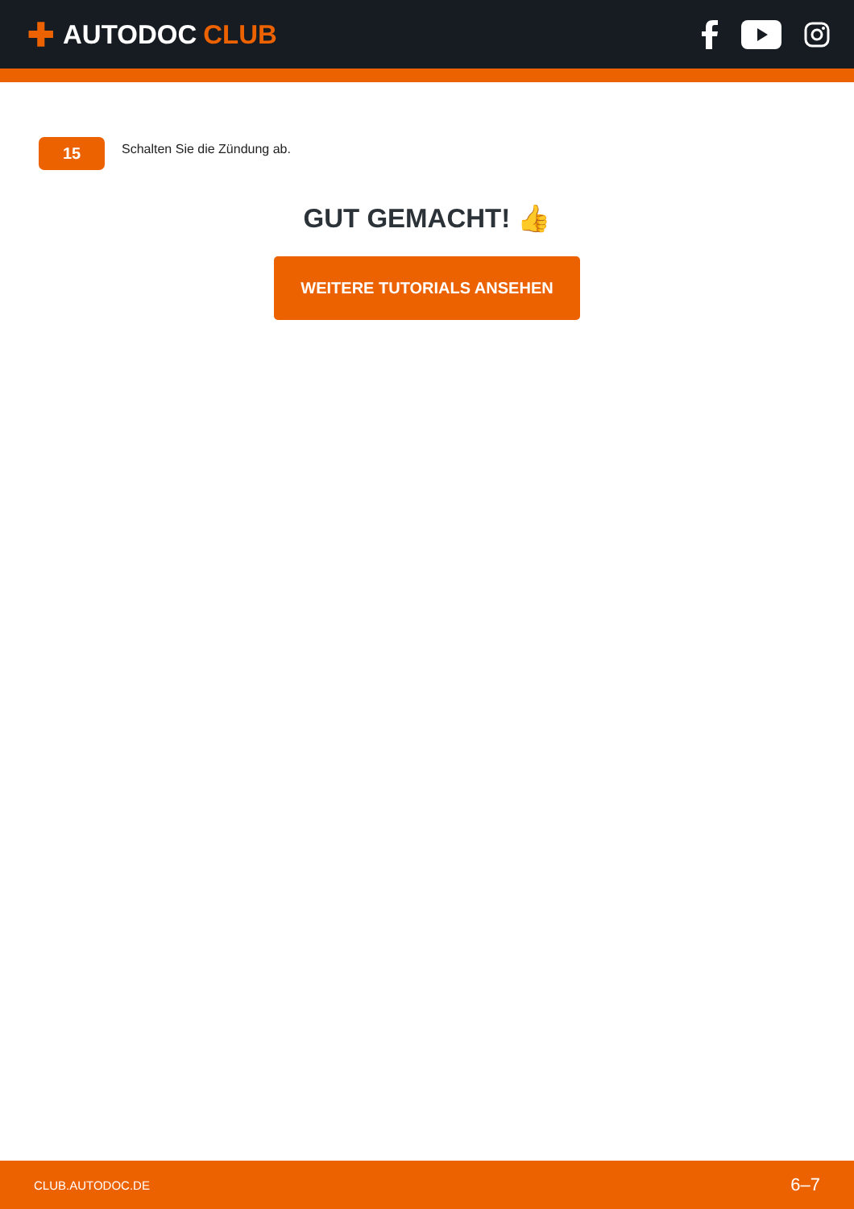✚ AUTODOC CLUB
15
Schalten Sie die Zündung ab.
GUT GEMACHT! 👍
WEITERE TUTORIALS ANSEHEN
CLUB.AUTODOC.DE 6–7